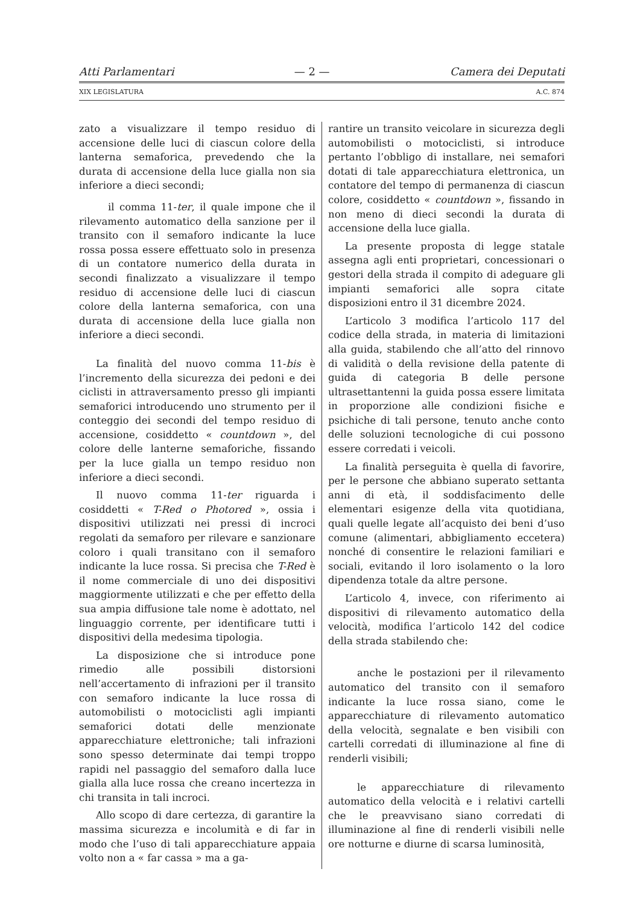Atti Parlamentari — 2 — Camera dei Deputati
XIX LEGISLATURA A.C. 874
zato a visualizzare il tempo residuo di accensione delle luci di ciascun colore della lanterna semaforica, prevedendo che la durata di accensione della luce gialla non sia inferiore a dieci secondi;
il comma 11-ter, il quale impone che il rilevamento automatico della sanzione per il transito con il semaforo indicante la luce rossa possa essere effettuato solo in presenza di un contatore numerico della durata in secondi finalizzato a visualizzare il tempo residuo di accensione delle luci di ciascun colore della lanterna semaforica, con una durata di accensione della luce gialla non inferiore a dieci secondi.
La finalità del nuovo comma 11-bis è l’incremento della sicurezza dei pedoni e dei ciclisti in attraversamento presso gli impianti semaforici introducendo uno strumento per il conteggio dei secondi del tempo residuo di accensione, cosiddetto « countdown », del colore delle lanterne semaforiche, fissando per la luce gialla un tempo residuo non inferiore a dieci secondi.
Il nuovo comma 11-ter riguarda i cosiddetti « T-Red o Photored », ossia i dispositivi utilizzati nei pressi di incroci regolati da semaforo per rilevare e sanzionare coloro i quali transitano con il semaforo indicante la luce rossa. Si precisa che T-Red è il nome commerciale di uno dei dispositivi maggiormente utilizzati e che per effetto della sua ampia diffusione tale nome è adottato, nel linguaggio corrente, per identificare tutti i dispositivi della medesima tipologia.
La disposizione che si introduce pone rimedio alle possibili distorsioni nell’accertamento di infrazioni per il transito con semaforo indicante la luce rossa di automobilisti o motociclisti agli impianti semaforici dotati delle menzionate apparecchiature elettroniche; tali infrazioni sono spesso determinate dai tempi troppo rapidi nel passaggio del semaforo dalla luce gialla alla luce rossa che creano incertezza in chi transita in tali incroci.
Allo scopo di dare certezza, di garantire la massima sicurezza e incolumità e di far in modo che l’uso di tali apparecchiature appaia volto non a « far cassa » ma a ga-
rantire un transito veicolare in sicurezza degli automobilisti o motociclisti, si introduce pertanto l’obbligo di installare, nei semafori dotati di tale apparecchiatura elettronica, un contatore del tempo di permanenza di ciascun colore, cosiddetto « countdown », fissando in non meno di dieci secondi la durata di accensione della luce gialla.
La presente proposta di legge statale assegna agli enti proprietari, concessionari o gestori della strada il compito di adeguare gli impianti semaforici alle sopra citate disposizioni entro il 31 dicembre 2024.
L’articolo 3 modifica l’articolo 117 del codice della strada, in materia di limitazioni alla guida, stabilendo che all’atto del rinnovo di validità o della revisione della patente di guida di categoria B delle persone ultrasettantenni la guida possa essere limitata in proporzione alle condizioni fisiche e psichiche di tali persone, tenuto anche conto delle soluzioni tecnologiche di cui possono essere corredati i veicoli.
La finalità perseguita è quella di favorire, per le persone che abbiano superato settanta anni di età, il soddisfacimento delle elementari esigenze della vita quotidiana, quali quelle legate all’acquisto dei beni d’uso comune (alimentari, abbigliamento eccetera) nonché di consentire le relazioni familiari e sociali, evitando il loro isolamento o la loro dipendenza totale da altre persone.
L’articolo 4, invece, con riferimento ai dispositivi di rilevamento automatico della velocità, modifica l’articolo 142 del codice della strada stabilendo che:
anche le postazioni per il rilevamento automatico del transito con il semaforo indicante la luce rossa siano, come le apparecchiature di rilevamento automatico della velocità, segnalate e ben visibili con cartelli corredati di illuminazione al fine di renderli visibili;
le apparecchiature di rilevamento automatico della velocità e i relativi cartelli che le preavvisano siano corredati di illuminazione al fine di renderli visibili nelle ore notturne e diurne di scarsa luminosità,